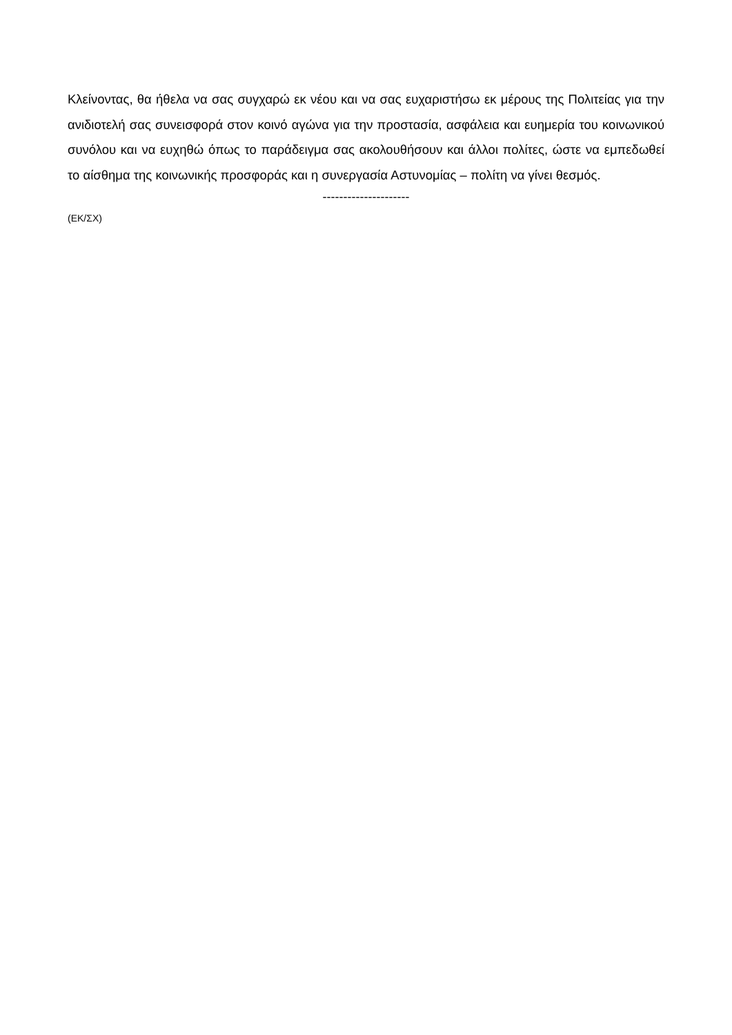Κλείνοντας, θα ήθελα να σας συγχαρώ εκ νέου και να σας ευχαριστήσω εκ μέρους της Πολιτείας για την ανιδιοτελή σας συνεισφορά στον κοινό αγώνα για την προστασία, ασφάλεια και ευημερία του κοινωνικού συνόλου και να ευχηθώ όπως το παράδειγμα σας ακολουθήσουν και άλλοι πολίτες, ώστε να εμπεδωθεί το αίσθημα της κοινωνικής προσφοράς και η συνεργασία Αστυνομίας – πολίτη να γίνει θεσμός.
---------------------
(ΕΚ/ΣΧ)